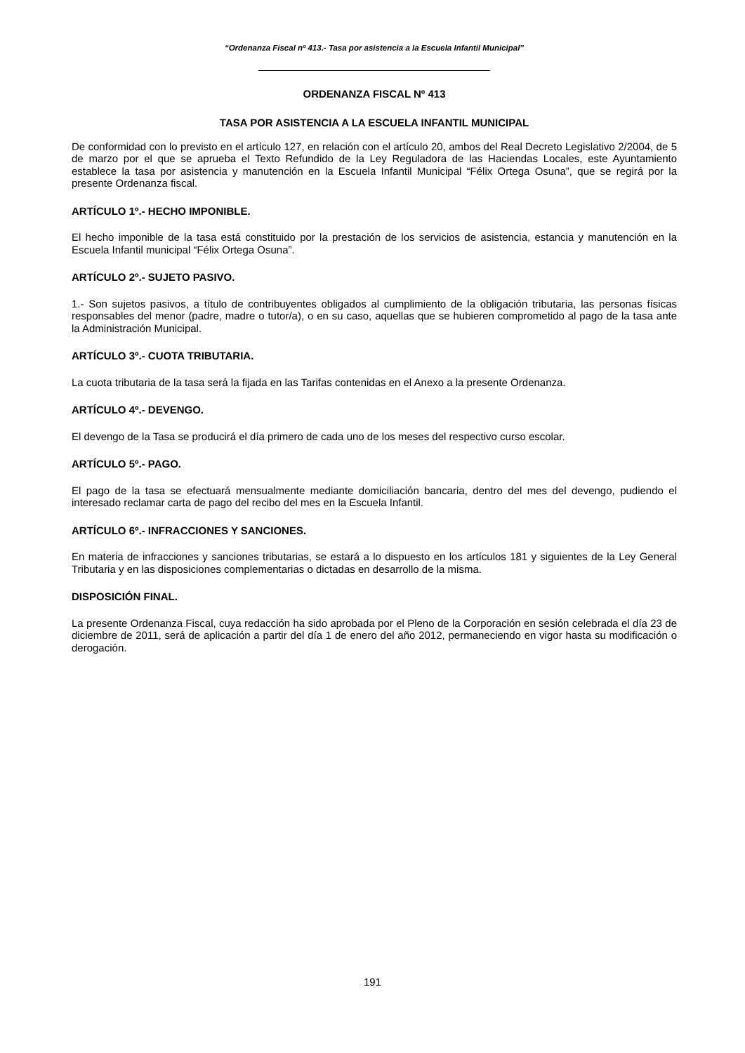“Ordenanza Fiscal nº 413.- Tasa por asistencia a la Escuela Infantil Municipal”
ORDENANZA FISCAL Nº 413
TASA POR ASISTENCIA A LA ESCUELA INFANTIL MUNICIPAL
De conformidad con lo previsto en el artículo 127, en relación con el artículo 20, ambos del Real Decreto Legislativo 2/2004, de 5 de marzo por el que se aprueba el Texto Refundido de la Ley Reguladora de las Haciendas Locales, este Ayuntamiento establece la tasa por asistencia y manutención en la Escuela Infantil Municipal “Félix Ortega Osuna”, que se regirá por la presente Ordenanza fiscal.
ARTÍCULO 1º.- HECHO IMPONIBLE.
El hecho imponible de la tasa está constituido por la prestación de los servicios de asistencia, estancia y manutención en la Escuela Infantil municipal “Félix Ortega Osuna”.
ARTÍCULO 2º.- SUJETO PASIVO.
1.- Son sujetos pasivos, a título de contribuyentes obligados al cumplimiento de la obligación tributaria, las personas físicas responsables del menor (padre, madre o tutor/a), o en su caso, aquellas que se hubieren comprometido al pago de la tasa ante la Administración Municipal.
ARTÍCULO 3º.- CUOTA TRIBUTARIA.
La cuota tributaria de la tasa será la fijada en las Tarifas contenidas en el Anexo a la presente Ordenanza.
ARTÍCULO 4º.- DEVENGO.
El devengo de la Tasa se producirá el día primero de cada uno de los meses del respectivo curso escolar.
ARTÍCULO 5º.- PAGO.
El pago de la tasa se efectuará mensualmente mediante domiciliación bancaria, dentro del mes del devengo, pudiendo el interesado reclamar carta de pago del recibo del mes en la Escuela Infantil.
ARTÍCULO 6º.- INFRACCIONES Y SANCIONES.
En materia de infracciones y sanciones tributarias, se estará a lo dispuesto en los artículos 181 y siguientes de la Ley General Tributaria y en las disposiciones complementarias o dictadas en desarrollo de la misma.
DISPOSICIÓN FINAL.
La presente Ordenanza Fiscal, cuya redacción ha sido aprobada por el Pleno de la Corporación en sesión celebrada el día 23 de diciembre de 2011, será de aplicación a partir del día 1 de enero del año 2012, permaneciendo en vigor hasta su modificación o derogación.
191